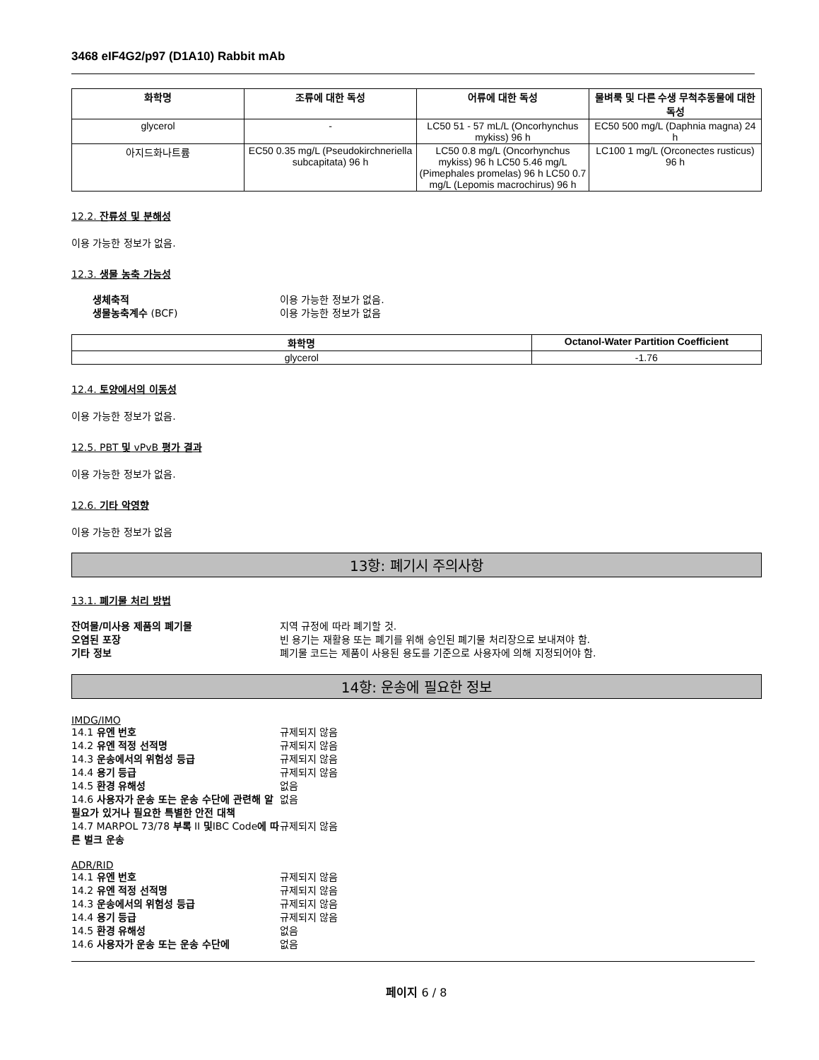3468 eIF4G2/p97 (D1A10) Rabbit mAb
| 화학명 | 조류에 대한 독성 | 어류에 대한 독성 | 물벼룩 및 다른 수생 무척추동물에 대한 독성 |
| --- | --- | --- | --- |
| glycerol | - | LC50 51 - 57 mL/L (Oncorhynchus mykiss) 96 h | EC50 500 mg/L (Daphnia magna) 24 h |
| 아지드화나트륨 | EC50 0.35 mg/L (Pseudokirchneriella subcapitata) 96 h | LC50 0.8 mg/L (Oncorhynchus mykiss) 96 h LC50 5.46 mg/L (Pimephales promelas) 96 h LC50 0.7 mg/L (Lepomis macrochirus) 96 h | LC100 1 mg/L (Orconectes rusticus) 96 h |
12.2. 잔류성 및 분해성
이용 가능한 정보가 없음.
12.3. 생물 농축 가능성
생체축적 이용 가능한 정보가 없음. 생물농축계수 (BCF) 이용 가능한 정보가 없음
| 화학명 | Octanol-Water Partition Coefficient |
| --- | --- |
| glycerol | -1.76 |
12.4. 토양에서의 이동성
이용 가능한 정보가 없음.
12.5. PBT 및 vPvB 평가 결과
이용 가능한 정보가 없음.
12.6. 기타 악영향
이용 가능한 정보가 없음
13항: 폐기시 주의사항
13.1. 폐기물 처리 방법
잔여물/미사용 제품의 폐기물 지역 규정에 따라 폐기할 것. 오염된 포장 빈 용기는 재활용 또는 폐기를 위해 승인된 폐기물 처리장으로 보내져야 함. 기타 정보 폐기물 코드는 제품이 사용된 용도를 기준으로 사용자에 의해 지정되어야 함.
14항: 운송에 필요한 정보
IMDG/IMO
14.1 유엔 번호 규제되지 않음 14.2 유엔 적정 선적명 규제되지 않음 14.3 운송에서의 위험성 등급 규제되지 않음 14.4 용기 등급 규제되지 않음 14.5 환경 유해성 없음 14.6 사용자가 운송 또는 운송 수단에 관련해 알 필요가 있거나 필요한 특별한 안전 대책 없음 14.7 MARPOL 73/78 부록 II 및IBC Code에 따른 벌크 운송 규제되지 않음
ADR/RID
14.1 유엔 번호 규제되지 않음 14.2 유엔 적정 선적명 규제되지 않음 14.3 운송에서의 위험성 등급 규제되지 않음 14.4 용기 등급 규제되지 않음 14.5 환경 유해성 없음 14.6 사용자가 운송 또는 운송 수단에 없음
페이지 6 / 8